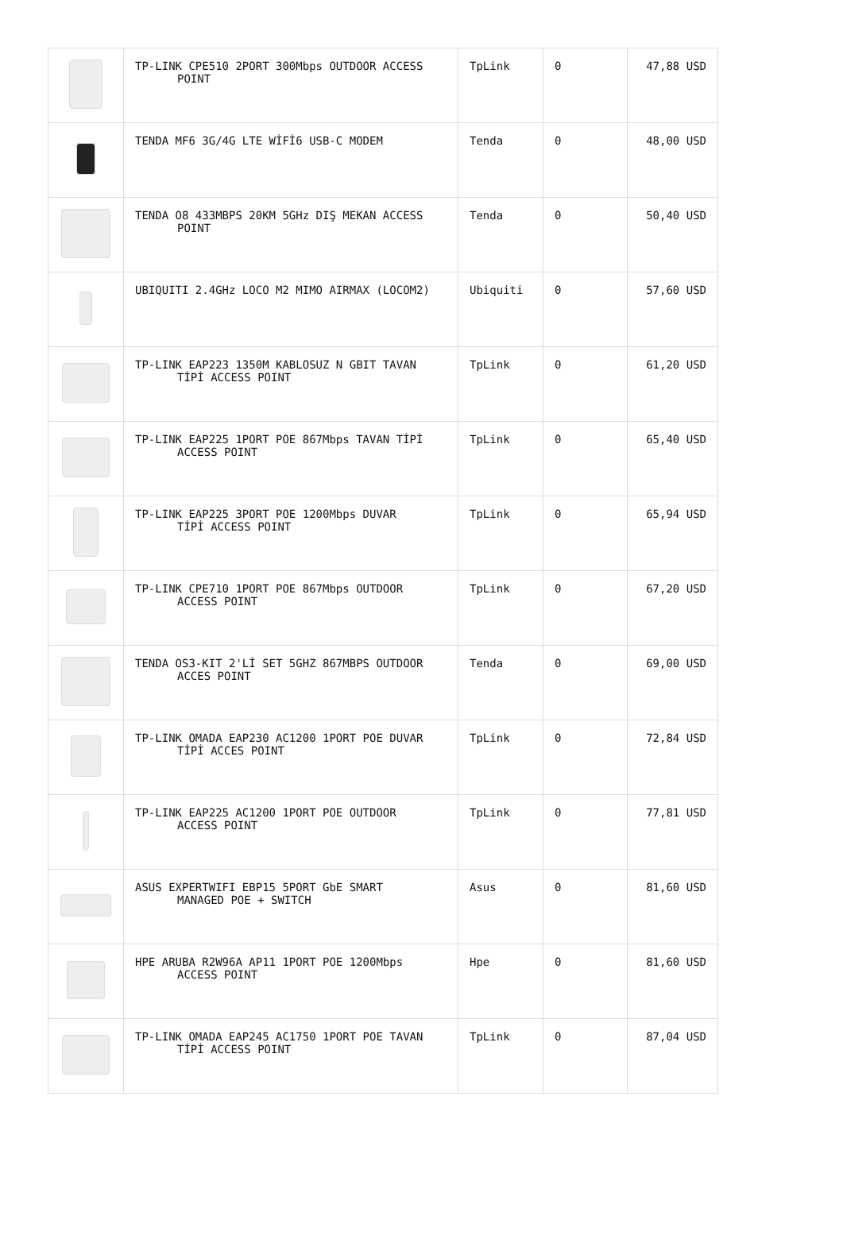| | TP-LINK CPE510 2PORT 300Mbps OUTDOOR ACCESS POINT | TpLink | 0 | 47,88 USD |
| | TENDA MF6 3G/4G LTE WİFİ6 USB-C MODEM | Tenda | 0 | 48,00 USD |
| | TENDA O8 433MBPS 20KM 5GHz DIŞ MEKAN ACCESS POINT | Tenda | 0 | 50,40 USD |
| | UBIQUITI 2.4GHz LOCO M2 MIMO AIRMAX (LOCOM2) | Ubiquiti | 0 | 57,60 USD |
| | TP-LINK EAP223 1350M KABLOSUZ N GBIT TAVAN TİPİ ACCESS POINT | TpLink | 0 | 61,20 USD |
| | TP-LINK EAP225 1PORT POE 867Mbps TAVAN TİPİ ACCESS POINT | TpLink | 0 | 65,40 USD |
| | TP-LINK EAP225 3PORT POE 1200Mbps DUVAR TİPİ ACCESS POINT | TpLink | 0 | 65,94 USD |
| | TP-LINK CPE710 1PORT POE 867Mbps OUTDOOR ACCESS POINT | TpLink | 0 | 67,20 USD |
| | TENDA OS3-KIT 2'Lİ SET 5GHZ 867MBPS OUTDOOR ACCES POINT | Tenda | 0 | 69,00 USD |
| | TP-LINK OMADA EAP230 AC1200 1PORT POE DUVAR TİPİ ACCES POINT | TpLink | 0 | 72,84 USD |
| | TP-LINK EAP225 AC1200 1PORT POE OUTDOOR ACCESS POINT | TpLink | 0 | 77,81 USD |
| | ASUS EXPERTWIFI EBP15 5PORT GbE SMART MANAGED POE + SWITCH | Asus | 0 | 81,60 USD |
| | HPE ARUBA R2W96A AP11 1PORT POE 1200Mbps ACCESS POINT | Hpe | 0 | 81,60 USD |
| | TP-LINK OMADA EAP245 AC1750 1PORT POE TAVAN TİPİ ACCESS POINT | TpLink | 0 | 87,04 USD |